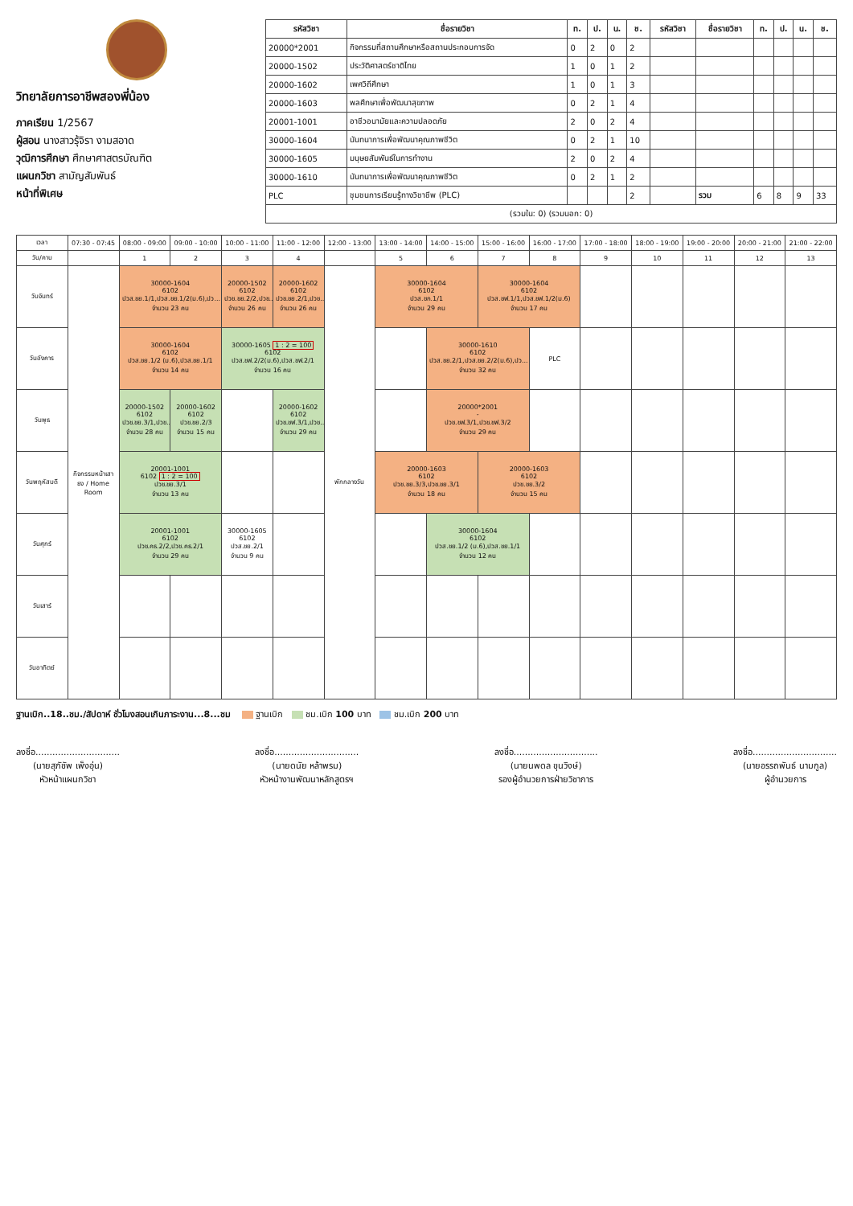วิทยาลัยการอาชีพสองพี่น้อง
ภาคเรียน 1/2567
ผู้สอน นางสาวรุ้จิรา งามสอาด
วุฒิการศึกษา ศึกษาศาสตรบัณฑิต
แผนกวิชา สามัญสัมพันธ์
หน้าที่พิเศษ
| รหัสวิชา | ชื่อรายวิชา | ท. | ป. | น. | ช. | รหัสวิชา | ชื่อรายวิชา | ท. | ป. | น. | ช. |
| --- | --- | --- | --- | --- | --- | --- | --- | --- | --- | --- | --- |
| 20000*2001 | กิจกรรมที่สถานศึกษาหรือสถานประกอบการจัด | 0 | 2 | 0 | 2 | | | | | | |
| 20000-1502 | ประวัติศาสตร์ชาติไทย | 1 | 0 | 1 | 2 | | | | | | |
| 20000-1602 | เพศวิถีศึกษา | 1 | 0 | 1 | 3 | | | | | | |
| 20000-1603 | พลศึกษาเพื่อพัฒนาสุขภาพ | 0 | 2 | 1 | 4 | | | | | | |
| 20001-1001 | อาชีวอนามัยและความปลอดภัย | 2 | 0 | 2 | 4 | | | | | | |
| 30000-1604 | นันทนาการเพื่อพัฒนาคุณภาพชีวิต | 0 | 2 | 1 | 10 | | | | | | |
| 30000-1605 | มนุษยสัมพันธ์ในการทำงาน | 2 | 0 | 2 | 4 | | | | | | |
| 30000-1610 | นันทนาการเพื่อพัฒนาคุณภาพชีวิต | 0 | 2 | 1 | 2 | | | | | | |
| PLC | ชุมชนการเรียนรู้ทางวิชาชีพ (PLC) | | | | 2 | | รวม | 6 | 8 | 9 | 33 |
| (รวมใน: 0) (รวมนอก: 0) | | | | | | | | | | | |
| เวลา | 07:30 - 07:45 | 08:00 - 09:00 | 09:00 - 10:00 | 10:00 - 11:00 | 11:00 - 12:00 | 12:00 - 13:00 | 13:00 - 14:00 | 14:00 - 15:00 | 15:00 - 16:00 | 16:00 - 17:00 | 17:00 - 18:00 | 18:00 - 19:00 | 19:00 - 20:00 | 20:00 - 21:00 | 21:00 - 22:00 |
| --- | --- | --- | --- | --- | --- | --- | --- | --- | --- | --- | --- | --- | --- | --- | --- |
| วัน/คาบ | | 1 | 2 | 3 | 4 | | 5 | 6 | 7 | 8 | 9 | 10 | 11 | 12 | 13 |
| วันจันทร์ | กิจกรรมหน้าเสาธง / Home Room | 30000-1604 6102 ปวส.ชย.1/1,ปวส.ชย.1/2(ม.6),ปว... จำนวน 23 คน | | 20000-1502 6102 ปวช.ชย.2/2,ปวช... จำนวน 26 คน | 20000-1602 6102 ปวช.ชย.2/1,ปวช... จำนวน 26 คน | พักกลางวัน | 30000-1604 6102 ปวส.ชก.1/1 จำนวน 29 คน | | 30000-1604 6102 ปวส.ชฟ.1/1,ปวส.ชฟ.1/2(ม.6) จำนวน 17 คน | | | | | | |
| วันอังคาร | | 30000-1604 6102 ปวส.ชย.1/2 (ม.6),ปวส.ชย.1/1 จำนวน 14 คน | | 30000-1605 1 : 2 = 100 6102 ปวส.ชฟ.2/2(ม.6),ปวส.ชฟ.2/1 จำนวน 16 คน | | | | 30000-1610 6102 ปวส.ชย.2/1,ปวส.ชย.2/2(ม.6),ปว... จำนวน 32 คน | | PLC | | | | | |
| วันพุธ | | 20000-1502 6102 ปวช.ชย.3/1,ปวช... จำนวน 28 คน | 20000-1602 6102 ปวช.ชย.2/3 จำนวน 15 คน | | 20000-1602 6102 ปวช.ชฟ.3/1,ปวช... จำนวน 29 คน | | | 20000*2001 - ปวช.ชฟ.3/1,ปวช.ชฟ.3/2 จำนวน 29 คน | | | | | | | |
| วันพฤหัสบดี | | 20001-1001 6102 1 : 2 = 100 ปวช.ชย.3/1 จำนวน 13 คน | | | | | 20000-1603 6102 ปวช.ชย.3/3,ปวช.ชย.3/1 จำนวน 18 คน | | 20000-1603 6102 ปวช.ชย.3/2 จำนวน 15 คน | | | | | | |
| วันศุกร์ | | 20001-1001 6102 ปวช.คธ.2/2,ปวช.คธ.2/1 จำนวน 29 คน | | 30000-1605 6102 ปวส.ชย.2/1 จำนวน 9 คน | | | | 30000-1604 6102 ปวส.ชย.1/2 (ม.6),ปวส.ชย.1/1 จำนวน 12 คน | | | | | | | |
| วันเสาร์ | | | | | | | | | | | | | | | |
| วันอาทิตย์ | | | | | | | | | | | | | | | |
ฐานเบิก..18..ชม./สัปดาห์ ชั่วโมงสอนเกินภาระงาน...8...ชม ฐานเบิก ชม.เบิก 100 บาท ชม.เบิก 200 บาท
ลงชื่อ..............................
(นายสุภัชัพ เพ็งอุ่น)
หัวหน้าแผนกวิชา
ลงชื่อ..............................
(นายดนัย หล้าพรม)
หัวหน้างานพัฒนาหลักสูตรฯ
ลงชื่อ..............................
(นายนพดล ขุนวิงษ์)
รองผู้อำนวยการฝ่ายวิชาการ
ลงชื่อ..............................
(นายอรรถพันธ์ นามกูล)
ผู้อำนวยการ